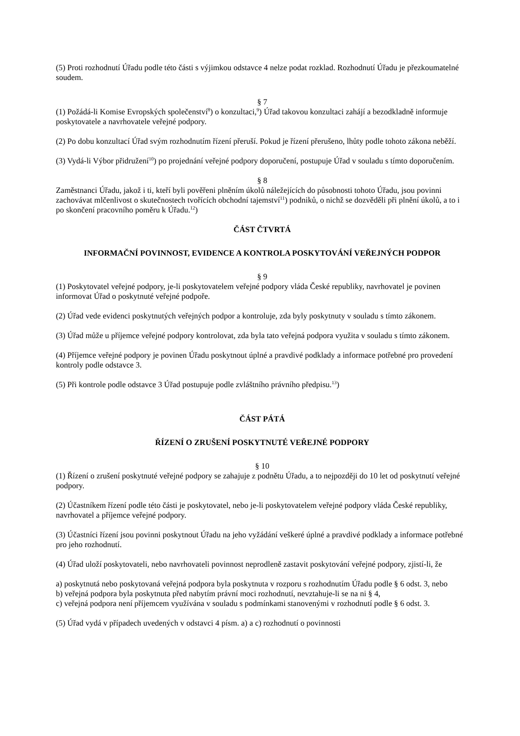(5) Proti rozhodnutí Úřadu podle této části s výjimkou odstavce 4 nelze podat rozklad. Rozhodnutí Úřadu je přezkoumatelné soudem.
§ 7
(1) Požádá-li Komise Evropských společenství<sup>8</sup>) o konzultaci,<sup>9</sup>) Úřad takovou konzultaci zahájí a bezodkladně informuje poskytovatele a navrhovatele veřejné podpory.
(2) Po dobu konzultací Úřad svým rozhodnutím řízení přeruší. Pokud je řízení přerušeno, lhůty podle tohoto zákona neběží.
(3) Vydá-li Výbor přidružení<sup>10</sup>) po projednání veřejné podpory doporučení, postupuje Úřad v souladu s tímto doporučením.
§ 8
Zaměstnanci Úřadu, jakož i ti, kteří byli pověřeni plněním úkolů náležejících do působnosti tohoto Úřadu, jsou povinni zachovávat mlčenlivost o skutečnostech tvořících obchodní tajemství<sup>11</sup>) podniků, o nichž se dozvěděli při plnění úkolů, a to i po skončení pracovního poměru k Úřadu.<sup>12</sup>)
ČÁST ČTVRTÁ
INFORMAČNÍ POVINNOST, EVIDENCE A KONTROLA POSKYTOVÁNÍ VEŘEJNÝCH PODPOR
§ 9
(1) Poskytovatel veřejné podpory, je-li poskytovatelem veřejné podpory vláda České republiky, navrhovatel je povinen informovat Úřad o poskytnuté veřejné podpoře.
(2) Úřad vede evidenci poskytnutých veřejných podpor a kontroluje, zda byly poskytnuty v souladu s tímto zákonem.
(3) Úřad může u příjemce veřejné podpory kontrolovat, zda byla tato veřejná podpora využita v souladu s tímto zákonem.
(4) Příjemce veřejné podpory je povinen Úřadu poskytnout úplné a pravdivé podklady a informace potřebné pro provedení kontroly podle odstavce 3.
(5) Při kontrole podle odstavce 3 Úřad postupuje podle zvláštního právního předpisu.<sup>13</sup>)
ČÁST PÁTÁ
ŘÍZENÍ O ZRUŠENÍ POSKYTNUTÉ VEŘEJNÉ PODPORY
§ 10
(1) Řízení o zrušení poskytnuté veřejné podpory se zahajuje z podnětu Úřadu, a to nejpozději do 10 let od poskytnutí veřejné podpory.
(2) Účastníkem řízení podle této části je poskytovatel, nebo je-li poskytovatelem veřejné podpory vláda České republiky, navrhovatel a příjemce veřejné podpory.
(3) Účastníci řízení jsou povinni poskytnout Úřadu na jeho vyžádání veškeré úplné a pravdivé podklady a informace potřebné pro jeho rozhodnutí.
(4) Úřad uloží poskytovateli, nebo navrhovateli povinnost neprodleně zastavit poskytování veřejné podpory, zjistí-li, že
a) poskytnutá nebo poskytovaná veřejná podpora byla poskytnuta v rozporu s rozhodnutím Úřadu podle § 6 odst. 3, nebo
b) veřejná podpora byla poskytnuta před nabytím právní moci rozhodnutí, nevztahuje-li se na ni § 4,
c) veřejná podpora není příjemcem využívána v souladu s podmínkami stanovenými v rozhodnutí podle § 6 odst. 3.
(5) Úřad vydá v případech uvedených v odstavci 4 písm. a) a c) rozhodnutí o povinnosti